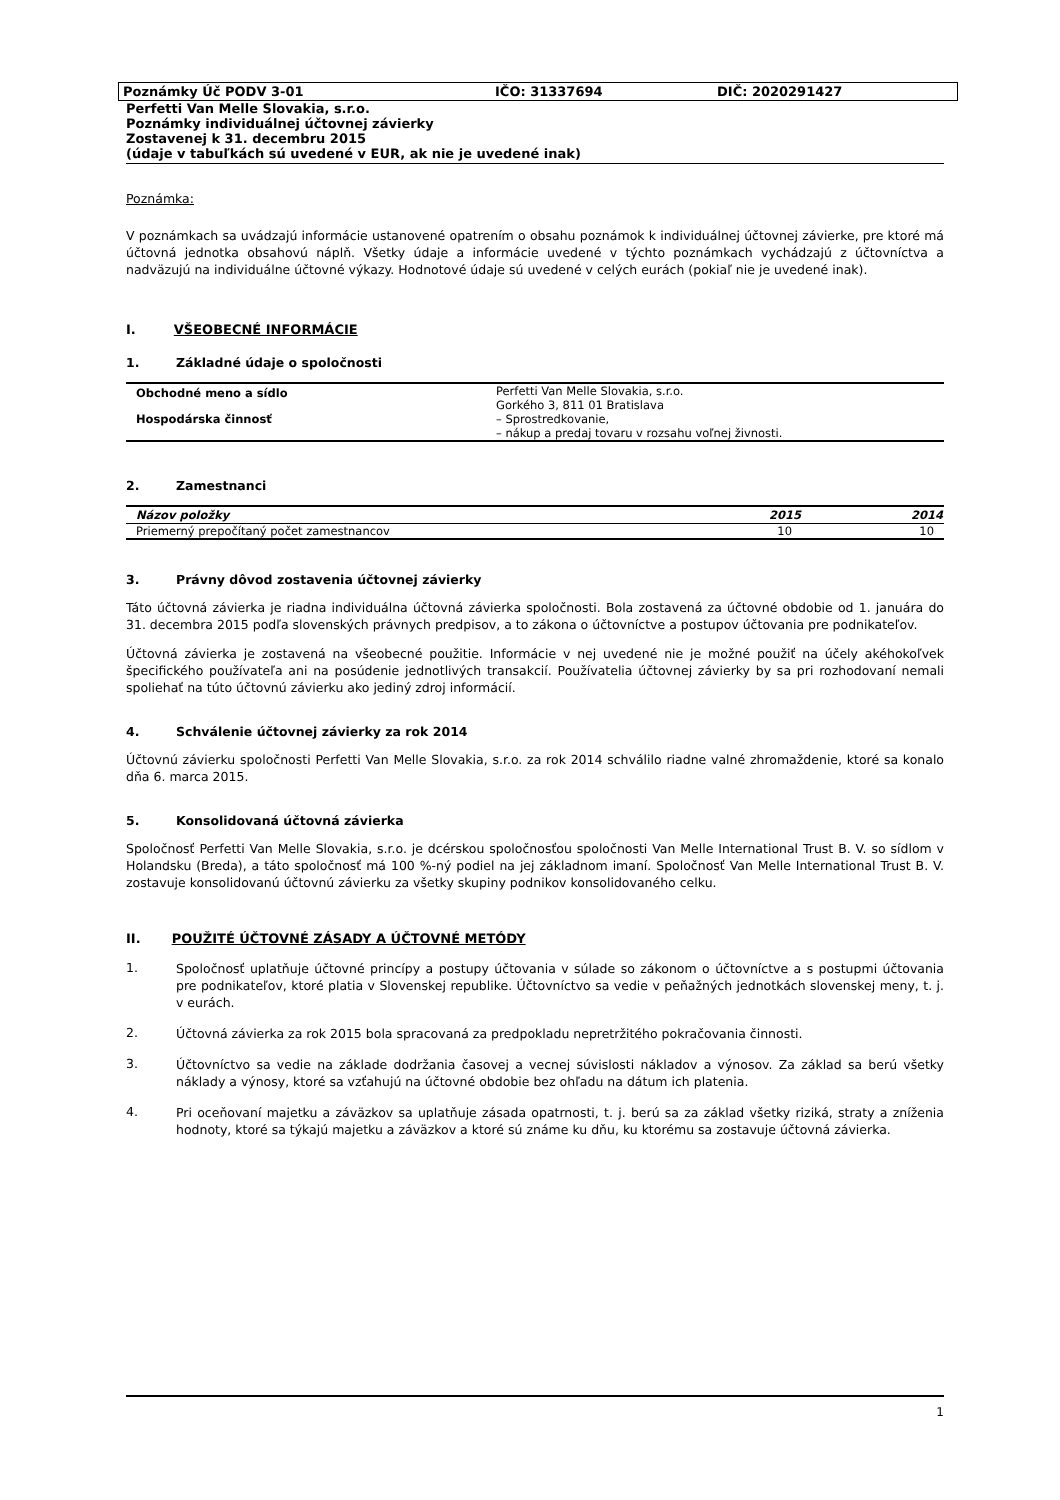Poznámky Úč PODV 3-01 IČO: 31337694 DIČ: 2020291427
Perfetti Van Melle Slovakia, s.r.o.
Poznámky individuálnej účtovnej závierky
Zostavenej k 31. decembru 2015
(údaje v tabuľkách sú uvedené v EUR, ak nie je uvedené inak)
Poznámka:
V poznámkach sa uvádzajú informácie ustanovené opatrením o obsahu poznámok k individuálnej účtovnej závierke, pre ktoré má účtovná jednotka obsahovú náplň. Všetky údaje a informácie uvedené v týchto poznámkach vychádzajú z účtovníctva a nadväzujú na individuálne účtovné výkazy. Hodnotové údaje sú uvedené v celých eurách (pokiaľ nie je uvedené inak).
I. VŠEOBECNÉ INFORMÁCIE
1. Základné údaje o spoločnosti
| Obchodné meno a sídlo | Perfetti Van Melle Slovakia, s.r.o. Gorkého 3, 811 01 Bratislava |
| Hospodárska činnosť | – Sprostredkovanie, – nákup a predaj tovaru v rozsahu voľnej živnosti. |
2. Zamestnanci
| Názov položky | 2015 | 2014 |
| --- | --- | --- |
| Priemerný prepočítaný počet zamestnancov | 10 | 10 |
3. Právny dôvod zostavenia účtovnej závierky
Táto účtovná závierka je riadna individuálna účtovná závierka spoločnosti. Bola zostavená za účtovné obdobie od 1. januára do 31. decembra 2015 podľa slovenských právnych predpisov, a to zákona o účtovníctve a postupov účtovania pre podnikateľov.
Účtovná závierka je zostavená na všeobecné použitie. Informácie v nej uvedené nie je možné použiť na účely akéhokoľvek špecifického používateľa ani na posúdenie jednotlivých transakcií. Používatelia účtovnej závierky by sa pri rozhodovaní nemali spoliehať na túto účtovnú závierku ako jediný zdroj informácií.
4. Schválenie účtovnej závierky za rok 2014
Účtovnú závierku spoločnosti Perfetti Van Melle Slovakia, s.r.o. za rok 2014 schválilo riadne valné zhromaždenie, ktoré sa konalo dňa 6. marca 2015.
5. Konsolidovaná účtovná závierka
Spoločnosť Perfetti Van Melle Slovakia, s.r.o. je dcérskou spoločnosťou spoločnosti Van Melle International Trust B. V. so sídlom v Holandsku (Breda), a táto spoločnosť má 100 %-ný podiel na jej základnom imaní. Spoločnosť Van Melle International Trust B. V. zostavuje konsolidovanú účtovnú závierku za všetky skupiny podnikov konsolidovaného celku.
II. POUŽITÉ ÚČTOVNÉ ZÁSADY A ÚČTOVNÉ METÓDY
1.
Spoločnosť uplatňuje účtovné princípy a postupy účtovania v súlade so zákonom o účtovníctve a s postupmi účtovania pre podnikateľov, ktoré platia v Slovenskej republike. Účtovníctvo sa vedie v peňažných jednotkách slovenskej meny, t. j. v eurách.
2.
Účtovná závierka za rok 2015 bola spracovaná za predpokladu nepretržitého pokračovania činnosti.
3.
Účtovníctvo sa vedie na základe dodržania časovej a vecnej súvislosti nákladov a výnosov. Za základ sa berú všetky náklady a výnosy, ktoré sa vzťahujú na účtovné obdobie bez ohľadu na dátum ich platenia.
4.
Pri oceňovaní majetku a záväzkov sa uplatňuje zásada opatrnosti, t. j. berú sa za základ všetky riziká, straty a zníženia hodnoty, ktoré sa týkajú majetku a záväzkov a ktoré sú známe ku dňu, ku ktorému sa zostavuje účtovná závierka.
1